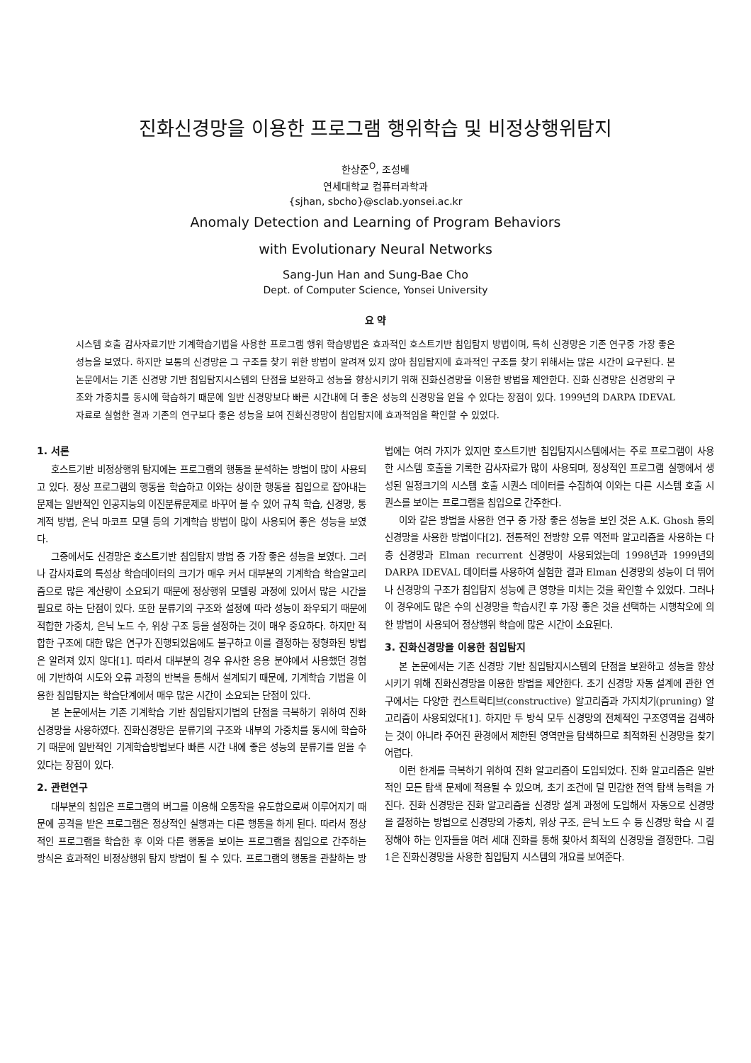진화신경망을 이용한 프로그램 행위학습 및 비정상행위탐지
한상준<sup>O</sup>, 조성배
연세대학교 컴퓨터과학과
{sjhan, sbcho}@sclab.yonsei.ac.kr
Anomaly Detection and Learning of Program Behaviors
with Evolutionary Neural Networks
Sang-Jun Han and Sung-Bae Cho
Dept. of Computer Science, Yonsei University
요 약
시스템 호출 감사자료기반 기계학습기법을 사용한 프로그램 행위 학습방법은 효과적인 호스트기반 침입탐지 방법이며, 특히 신경망은 기존 연구중 가장 좋은 성능을 보였다. 하지만 보통의 신경망은 그 구조를 찾기 위한 방법이 알려져 있지 않아 침입탐지에 효과적인 구조를 찾기 위해서는 많은 시간이 요구된다. 본 논문에서는 기존 신경망 기반 침입탐지시스템의 단점을 보완하고 성능을 향상시키기 위해 진화신경망을 이용한 방법을 제안한다. 진화 신경망은 신경망의 구조와 가중치를 동시에 학습하기 때문에 일반 신경망보다 빠른 시간내에 더 좋은 성능의 신경망을 얻을 수 있다는 장점이 있다. 1999년의 DARPA IDEVAL자료로 실험한 결과 기존의 연구보다 좋은 성능을 보여 진화신경망이 침입탐지에 효과적임을 확인할 수 있었다.
1. 서론
호스트기반 비정상행위 탐지에는 프로그램의 행동을 분석하는 방법이 많이 사용되고 있다. 정상 프로그램의 행동을 학습하고 이와는 상이한 행동을 침입으로 잡아내는 문제는 일반적인 인공지능의 이진분류문제로 바꾸어 볼 수 있어 규칙 학습, 신경망, 통계적 방법, 은닉 마코프 모델 등의 기계학습 방법이 많이 사용되어 좋은 성능을 보였다.
그중에서도 신경망은 호스트기반 침입탐지 방법 중 가장 좋은 성능을 보였다. 그러나 감사자료의 특성상 학습데이터의 크기가 매우 커서 대부분의 기계학습 학습알고리즘으로 많은 계산량이 소요되기 때문에 정상행위 모델링 과정에 있어서 많은 시간을 필요로 하는 단점이 있다. 또한 분류기의 구조와 설정에 따라 성능이 좌우되기 때문에 적합한 가중치, 은닉 노드 수, 위상 구조 등을 설정하는 것이 매우 중요하다. 하지만 적합한 구조에 대한 많은 연구가 진행되었음에도 불구하고 이를 결정하는 정형화된 방법은 알려져 있지 않다[1]. 따라서 대부분의 경우 유사한 응용 분야에서 사용했던 경험에 기반하여 시도와 오류 과정의 반복을 통해서 설계되기 때문에, 기계학습 기법을 이용한 침입탐지는 학습단계에서 매우 많은 시간이 소요되는 단점이 있다.
본 논문에서는 기존 기계학습 기반 침입탐지기법의 단점을 극복하기 위하여 진화신경망을 사용하였다. 진화신경망은 분류기의 구조와 내부의 가중치를 동시에 학습하기 때문에 일반적인 기계학습방법보다 빠른 시간 내에 좋은 성능의 분류기를 얻을 수 있다는 장점이 있다.
2. 관련연구
대부분의 침입은 프로그램의 버그를 이용해 오동작을 유도함으로써 이루어지기 때문에 공격을 받은 프로그램은 정상적인 실행과는 다른 행동을 하게 된다. 따라서 정상적인 프로그램을 학습한 후 이와 다른 행동을 보이는 프로그램을 침입으로 간주하는 방식은 효과적인 비정상행위 탐지 방법이 될 수 있다. 프로그램의 행동을 관찰하는 방법에는 여러 가지가 있지만 호스트기반 침입탐지시스템에서는 주로 프로그램이 사용한 시스템 호출을 기록한 감사자료가 많이 사용되며, 정상적인 프로그램 실행에서 생성된 일정크기의 시스템 호출 시퀀스 데이터를 수집하여 이와는 다른 시스템 호출 시퀀스를 보이는 프로그램을 침입으로 간주한다.
이와 같은 방법을 사용한 연구 중 가장 좋은 성능을 보인 것은 A.K. Ghosh 등의 신경망을 사용한 방법이다[2]. 전통적인 전방향 오류 역전파 알고리즘을 사용하는 다층 신경망과 Elman recurrent 신경망이 사용되었는데 1998년과 1999년의 DARPA IDEVAL 데이터를 사용하여 실험한 결과 Elman 신경망의 성능이 더 뛰어나 신경망의 구조가 침입탐지 성능에 큰 영향을 미치는 것을 확인할 수 있었다. 그러나 이 경우에도 많은 수의 신경망을 학습시킨 후 가장 좋은 것을 선택하는 시행착오에 의한 방법이 사용되어 정상행위 학습에 많은 시간이 소요된다.
3. 진화신경망을 이용한 침입탐지
본 논문에서는 기존 신경망 기반 침입탐지시스템의 단점을 보완하고 성능을 향상시키기 위해 진화신경망을 이용한 방법을 제안한다. 초기 신경망 자동 설계에 관한 연구에서는 다양한 컨스트럭티브(constructive) 알고리즘과 가지치기(pruning) 알고리즘이 사용되었다[1]. 하지만 두 방식 모두 신경망의 전체적인 구조영역을 검색하는 것이 아니라 주어진 환경에서 제한된 영역만을 탐색하므로 최적화된 신경망을 찾기 어렵다.
이런 한계를 극복하기 위하여 진화 알고리즘이 도입되었다. 진화 알고리즘은 일반적인 모든 탐색 문제에 적용될 수 있으며, 초기 조건에 덜 민감한 전역 탐색 능력을 가진다. 진화 신경망은 진화 알고리즘을 신경망 설계 과정에 도입해서 자동으로 신경망을 결정하는 방법으로 신경망의 가중치, 위상 구조, 은닉 노드 수 등 신경망 학습 시 결정해야 하는 인자들을 여러 세대 진화를 통해 찾아서 최적의 신경망을 결정한다. 그림 1은 진화신경망을 사용한 침입탐지 시스템의 개요를 보여준다.